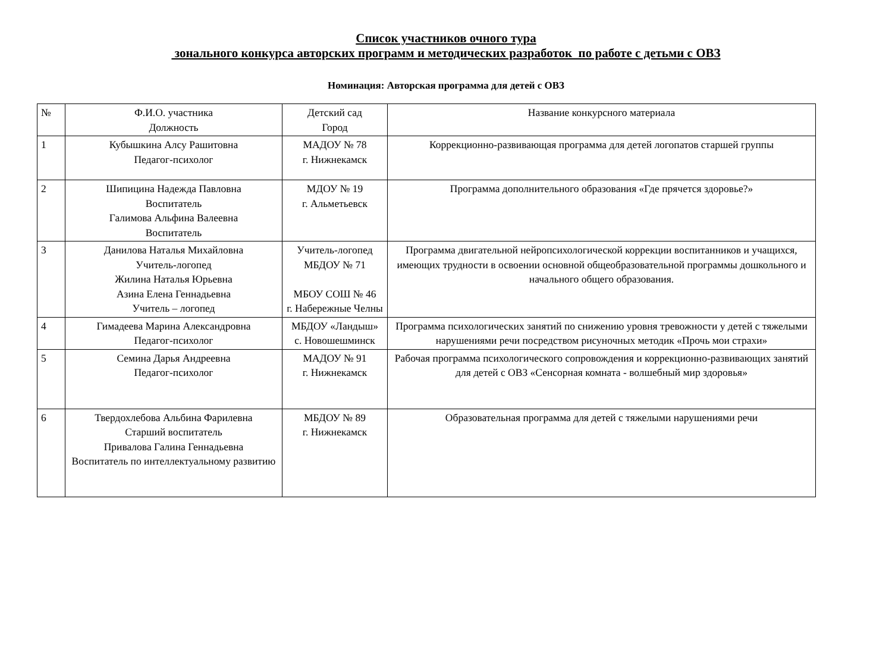Список участников очного тура
зонального конкурса авторских программ и методических разработок по работе с детьми с ОВЗ
Номинация: Авторская программа для детей с ОВЗ
| № | Ф.И.О. участника Должность | Детский сад Город | Название конкурсного материала |
| --- | --- | --- | --- |
| 1 | Кубышкина Алсу Рашитовна Педагог-психолог | МАДОУ № 78 г. Нижнекамск | Коррекционно-развивающая программа для детей логопатов старшей группы |
| 2 | Шипицина Надежда Павловна Воспитатель Галимова Альфина Валеевна Воспитатель | МДОУ № 19 г. Альметьевск | Программа дополнительного образования «Где прячется здоровье?» |
| 3 | Данилова Наталья Михайловна Учитель-логопед Жилина Наталья Юрьевна Азина Елена Геннадьевна Учитель – логопед | Учитель-логопед МБДОУ № 71 МБОУ СОШ № 46 г. Набережные Челны | Программа двигательной нейропсихологической коррекции воспитанников и учащихся, имеющих трудности в освоении основной общеобразовательной программы дошкольного и начального общего образования. |
| 4 | Гимадеева Марина Александровна Педагог-психолог | МБДОУ «Ландыш» с. Новошешминск | Программа психологических занятий по снижению уровня тревожности у детей с тяжелыми нарушениями речи посредством рисуночных методик «Прочь мои страхи» |
| 5 | Семина Дарья Андреевна Педагог-психолог | МАДОУ № 91 г. Нижнекамск | Рабочая программа психологического сопровождения и коррекционно-развивающих занятий для детей с ОВЗ «Сенсорная комната - волшебный мир здоровья» |
| 6 | Твердохлебова Альбина Фарилевна Старший воспитатель Привалова Галина Геннадьевна Воспитатель по интеллектуальному развитию | МБДОУ № 89 г. Нижнекамск | Образовательная программа для детей с тяжелыми нарушениями речи |